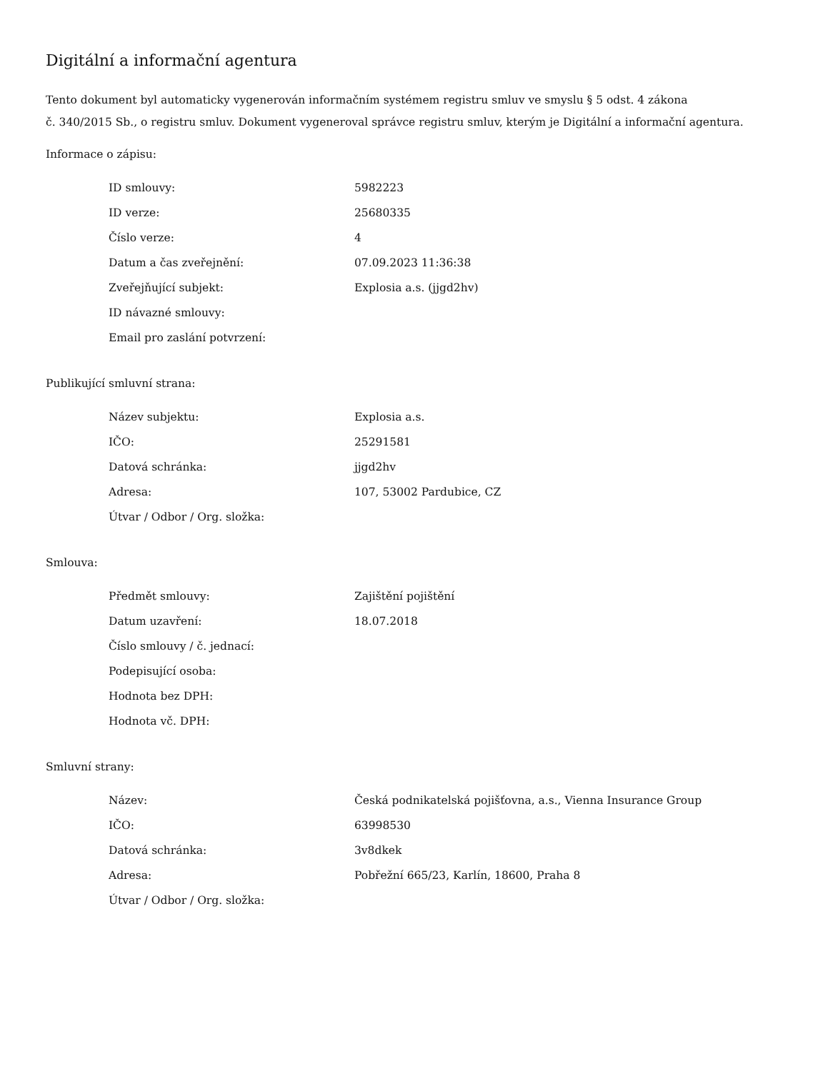Digitální a informační agentura
Tento dokument byl automaticky vygenerován informačním systémem registru smluv ve smyslu § 5 odst. 4 zákona
č. 340/2015 Sb., o registru smluv. Dokument vygeneroval správce registru smluv, kterým je Digitální a informační agentura.
Informace o zápisu:
| ID smlouvy: | 5982223 |
| ID verze: | 25680335 |
| Číslo verze: | 4 |
| Datum a čas zveřejnění: | 07.09.2023 11:36:38 |
| Zveřejňující subjekt: | Explosia a.s. (jjgd2hv) |
| ID návazné smlouvy: | |
| Email pro zaslání potvrzení: | |
Publikující smluvní strana:
| Název subjektu: | Explosia a.s. |
| IČO: | 25291581 |
| Datová schránka: | jjgd2hv |
| Adresa: | 107, 53002 Pardubice, CZ |
| Útvar / Odbor / Org. složka: | |
Smlouva:
| Předmět smlouvy: | Zajištění pojištění |
| Datum uzavření: | 18.07.2018 |
| Číslo smlouvy / č. jednací: | |
| Podepisující osoba: | |
| Hodnota bez DPH: | |
| Hodnota vč. DPH: | |
Smluvní strany:
| Název: | Česká podnikatelská pojišťovna, a.s., Vienna Insurance Group |
| IČO: | 63998530 |
| Datová schránka: | 3v8dkek |
| Adresa: | Pobřežní 665/23, Karlín, 18600, Praha 8 |
| Útvar / Odbor / Org. složka: | |